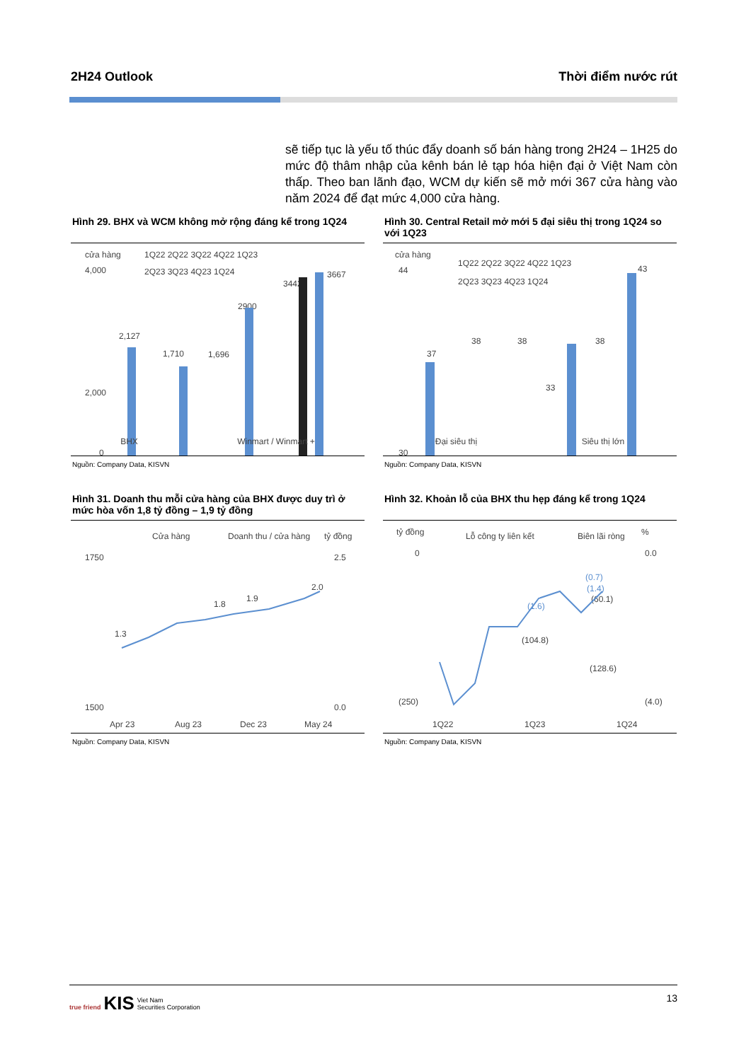2H24 Outlook Thời điểm nước rút
sẽ tiếp tục là yếu tố thúc đẩy doanh số bán hàng trong 2H24 – 1H25 do mức độ thâm nhập của kênh bán lẻ tạp hóa hiện đại ở Việt Nam còn thấp. Theo ban lãnh đạo, WCM dự kiến sẽ mở mới 367 cửa hàng vào năm 2024 để đạt mức 4,000 cửa hàng.
Hình 29. BHX và WCM không mở rộng đáng kể trong 1Q24
cửa hàng
1Q22 2Q22 3Q22 4Q22 1Q23
2Q23 3Q23 4Q23 1Q24
4,000
2,000
0
2,127
1,710
1,696
2900
3442
3667
BHX Winmart / Winmart +
Nguồn: Company Data, KISVN
Hình 30. Central Retail mở mới 5 đại siêu thị trong 1Q24 so với 1Q23
cửa hàng
1Q22 2Q22 3Q22 4Q22 1Q23
2Q23 3Q23 4Q23 1Q24
44
30
37
38
38
33
38
43
Đại siêu thị Siêu thị lớn
Nguồn: Company Data, KISVN
Hình 31. Doanh thu mỗi cửa hàng của BHX được duy trì ở mức hòa vốn 1,8 tỷ đồng – 1,9 tỷ đồng
Cửa hàng
Doanh thu / cửa hàng
tỷ đồng
1750
1500
2.5
0.0
1.3
1.8
1.9
2.0
Apr 23
Aug 23
Dec 23
May 24
Nguồn: Company Data, KISVN
Hình 32. Khoản lỗ của BHX thu hẹp đáng kể trong 1Q24
tỷ đồng
Lỗ công ty liên kết
Biên lãi ròng
%
0
(250)
0.0
(4.0)
(0.7)
(60.1)
(104.8)
(128.6)
(1.6)
(1.4)
1Q22
1Q23
1Q24
Nguồn: Company Data, KISVN
true friend KIS Viet Nam
Securities Corporation 13